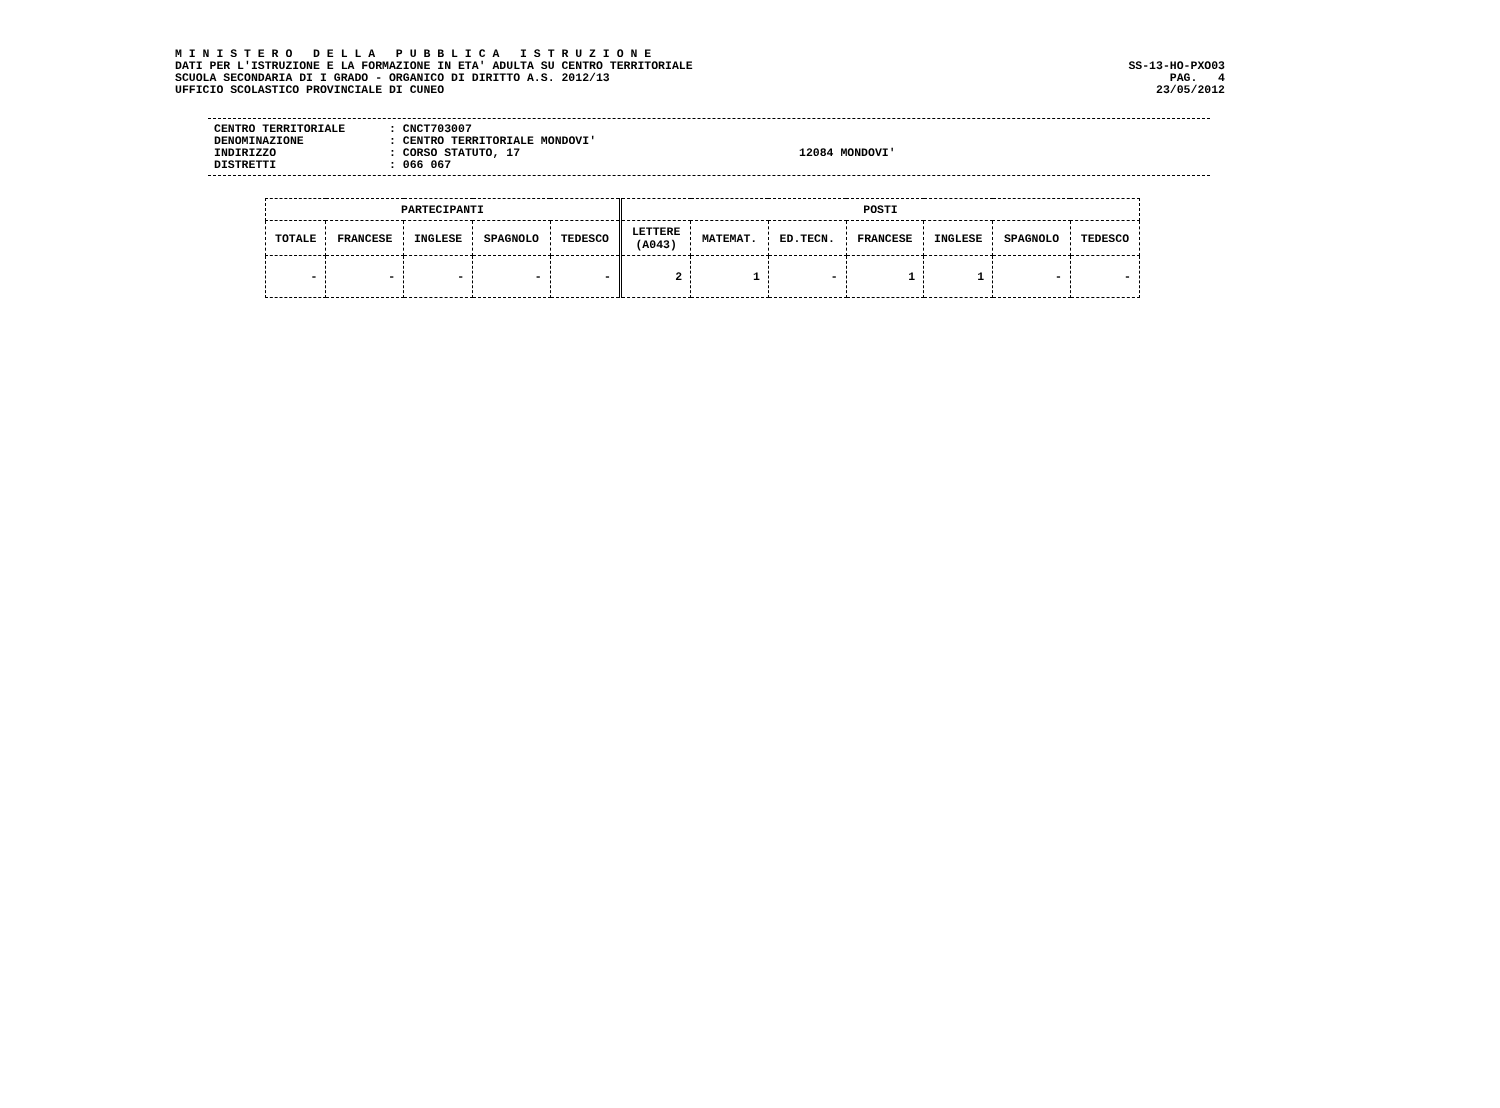M I N I S T E R O D E L L A P U B B L I C A I S T R U Z I O N E
DATI PER L'ISTRUZIONE E LA FORMAZIONE IN ETA' ADULTA SU CENTRO TERRITORIALE SS-13-HO-PXO03
SCUOLA SECONDARIA DI I GRADO - ORGANICO DI DIRITTO A.S. 2012/13 PAG. 4
UFFICIO SCOLASTICO PROVINCIALE DI CUNEO 23/05/2012
CENTRO TERRITORIALE: CNCT703007
DENOMINAZIONE: CENTRO TERRITORIALE MONDOVI'
INDIRIZZO: CORSO STATUTO, 17 12084 MONDOVI'
DISTRETTI: 066 067
| PARTECIPANTI | | | | | POSTI | | | | | | |
| --- | --- | --- | --- | --- | --- | --- | --- | --- | --- | --- | --- |
| TOTALE | FRANCESE | INGLESE | SPAGNOLO | TEDESCO | LETTERE (A043) | MATEMAT. | ED.TECN. | FRANCESE | INGLESE | SPAGNOLO | TEDESCO |
| - | - | - | - | - | 2 | 1 | - | 1 | 1 | - | - |